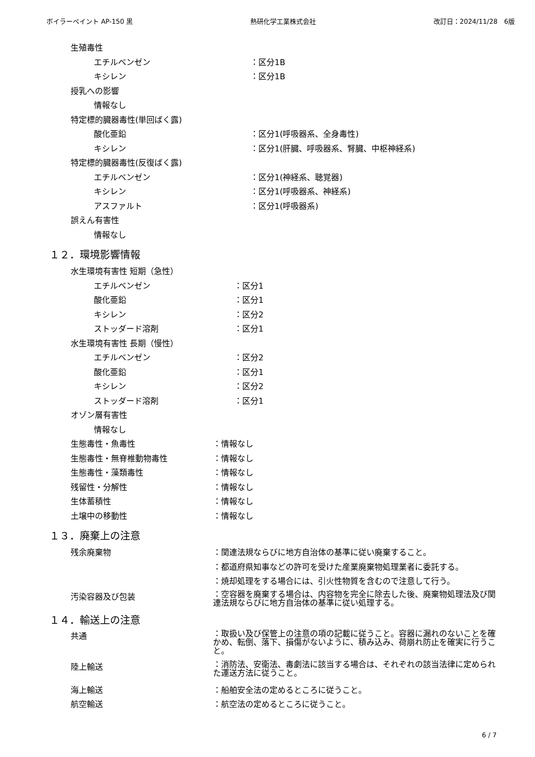ボイラーペイント AP-150 黒 熱研化学工業株式会社 改訂日：2024/11/28　6版
生殖毒性
エチルベンゼン ：区分1B
キシレン ：区分1B
授乳への影響
情報なし
特定標的臓器毒性(単回ばく露)
酸化亜鉛 ：区分1(呼吸器系、全身毒性)
キシレン ：区分1(肝臓、呼吸器系、腎臓、中枢神経系)
特定標的臓器毒性(反復ばく露)
エチルベンゼン ：区分1(神経系、聴覚器)
キシレン ：区分1(呼吸器系、神経系)
アスファルト ：区分1(呼吸器系)
誤えん有害性
情報なし
１２．環境影響情報
水生環境有害性 短期（急性）
エチルベンゼン ：区分1
酸化亜鉛 ：区分1
キシレン ：区分2
ストッダード溶剤 ：区分1
水生環境有害性 長期（慢性）
エチルベンゼン ：区分2
酸化亜鉛 ：区分1
キシレン ：区分2
ストッダード溶剤 ：区分1
オゾン層有害性
情報なし
生態毒性・魚毒性 ：情報なし
生態毒性・無脊椎動物毒性 ：情報なし
生態毒性・藻類毒性 ：情報なし
残留性・分解性 ：情報なし
生体蓄積性 ：情報なし
土壌中の移動性 ：情報なし
１３．廃棄上の注意
残余廃棄物 ：関連法規ならびに地方自治体の基準に従い廃棄すること。
：都道府県知事などの許可を受けた産業廃棄物処理業者に委託する。
：焼却処理をする場合には、引火性物質を含むので注意して行う。
汚染容器及び包装 ：空容器を廃棄する場合は、内容物を完全に除去した後、廃棄物処理法及び関連法規ならびに地方自治体の基準に従い処理する。
１４．輸送上の注意
共通 ：取扱い及び保管上の注意の項の記載に従うこと。容器に漏れのないことを確かめ、転倒、落下、損傷がないように、積み込み、荷崩れ防止を確実に行うこと。
陸上輸送 ：消防法、安衛法、毒劇法に該当する場合は、それぞれの該当法律に定められた運送方法に従うこと。
海上輸送 ：船舶安全法の定めるところに従うこと。
航空輸送 ：航空法の定めるところに従うこと。
6 / 7